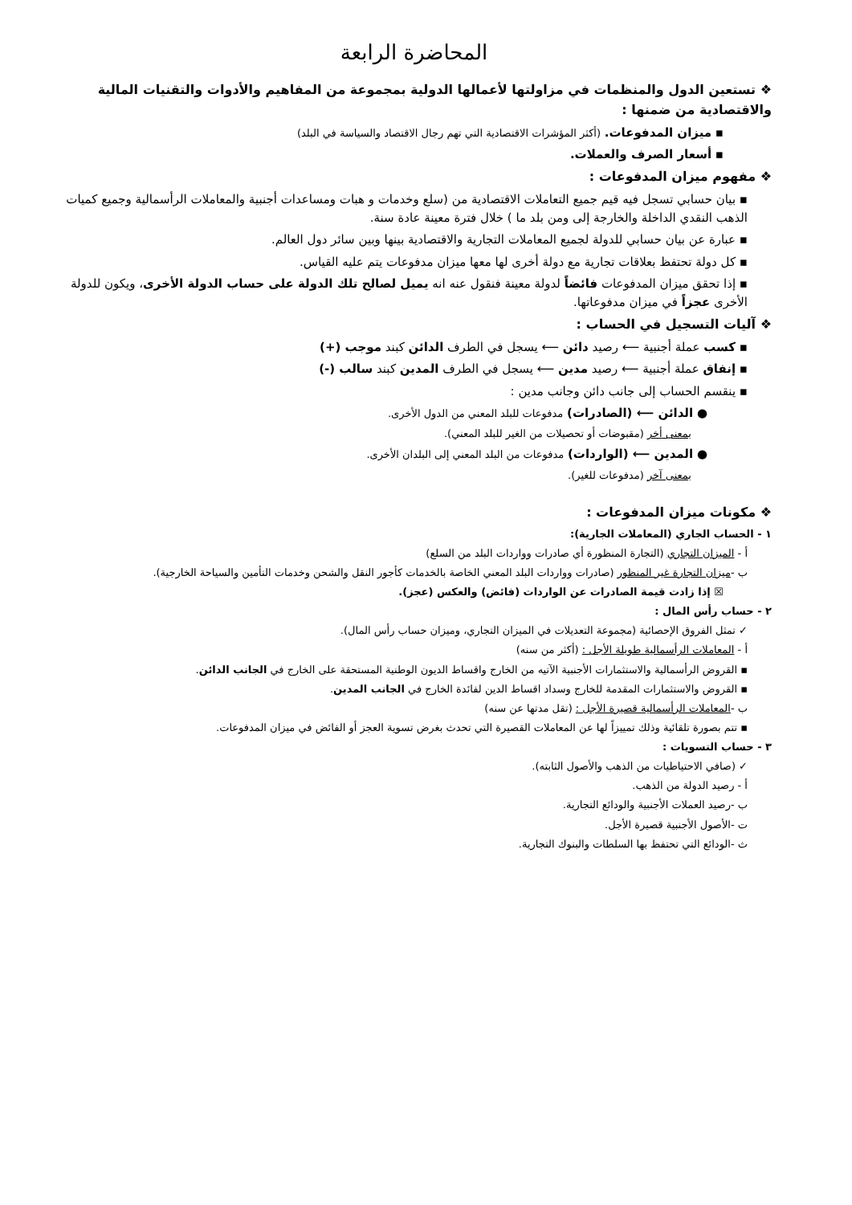المحاضرة الرابعة
❖ تستعين الدول والمنظمات في مزاولتها لأعمالها الدولية بمجموعة من المفاهيم والأدوات والتقنيات المالية والاقتصادية من ضمنها :
▪ ميزان المدفوعات. (أكثر المؤشرات الاقتصادية التي تهم رجال الاقتصاد والسياسة في البلد)
▪ أسعار الصرف والعملات.
❖ مفهوم ميزان المدفوعات :
▪ بيان حسابي تسجل فيه قيم جميع التعاملات الاقتصادية من (سلع وخدمات و هبات ومساعدات أجنبية والمعاملات الرأسمالية وجميع كميات الذهب النقدي الداخلة والخارجة إلى ومن بلد ما ) خلال فترة معينة عادة سنة.
▪ عبارة عن بيان حسابي للدولة لجميع المعاملات التجارية والاقتصادية بينها وبين سائر دول العالم.
▪ كل دولة تحتفظ بعلاقات تجارية مع دولة أخرى لها معها ميزان مدفوعات يتم عليه القياس.
▪ إذا تحقق ميزان المدفوعات فائضاً لدولة معينة فنقول عنه انه يميل لصالح تلك الدولة على حساب الدولة الأخرى، ويكون للدولة الأخرى عجزاً في ميزان مدفوعاتها.
❖ آليات التسجيل في الحساب :
▪ كسب عملة أجنبية ⟵ رصيد دائن ⟵ يسجل في الطرف الدائن كبند موجب (+)
▪ إنفاق عملة أجنبية ⟵ رصيد مدين ⟵ يسجل في الطرف المدين كبند سالب (-)
▪ ينقسم الحساب إلى جانب دائن وجانب مدين :
● الدائن ⟵ (الصادرات) مدفوعات للبلد المعني من الدول الأخرى.
بمعنى أخر (مقبوضات أو تحصيلات من الغير للبلد المعني).
● المدين ⟵ (الواردات) مدفوعات من البلد المعني إلى البلدان الأخرى.
بمعنى آخر (مدفوعات للغير).
❖ مكونات ميزان المدفوعات :
١ - الحساب الجاري (المعاملات الجارية):
أ - الميزان التجاري (التجارة المنظورة أي صادرات وواردات البلد من السلع)
ب -ميزان التجارة غير المنظور (صادرات وواردات البلد المعني الخاصة بالخدمات كأجور النقل والشحن وخدمات التأمين والسياحة الخارجية).
☒ إذا زادت قيمة الصادرات عن الواردات (فائض) والعكس (عجز).
٢ - حساب رأس المال :
✓ تمثل الفروق الإحصائية (مجموعة التعديلات في الميزان التجاري، وميزان حساب رأس المال).
أ - المعاملات الرأسمالية طويلة الأجل : (أكثر من سنه)
▪ القروض الرأسمالية والاستثمارات الأجنبية الآتيه من الخارج واقساط الديون الوطنية المستحقة على الخارج في الجانب الدائن.
▪ القروض والاستثمارات المقدمة للخارج وسداد اقساط الدين لفائدة الخارج في الجانب المدين.
ب -المعاملات الرأسمالية قصيرة الأجل : (تقل مدتها عن سنه)
▪ تتم بصورة تلقائية وذلك تمييزاً لها عن المعاملات القصيرة التي تحدث بغرض تسوية العجز أو الفائض في ميزان المدفوعات.
٣ - حساب التسويات :
✓ (صافي الاحتياطيات من الذهب والأصول الثابته).
أ - رصيد الدولة من الذهب.
ب -رصيد العملات الأجنبية والودائع التجارية.
ت -الأصول الأجنبية قصيرة الأجل.
ث -الودائع التي تحتفظ بها السلطات والبنوك التجارية.